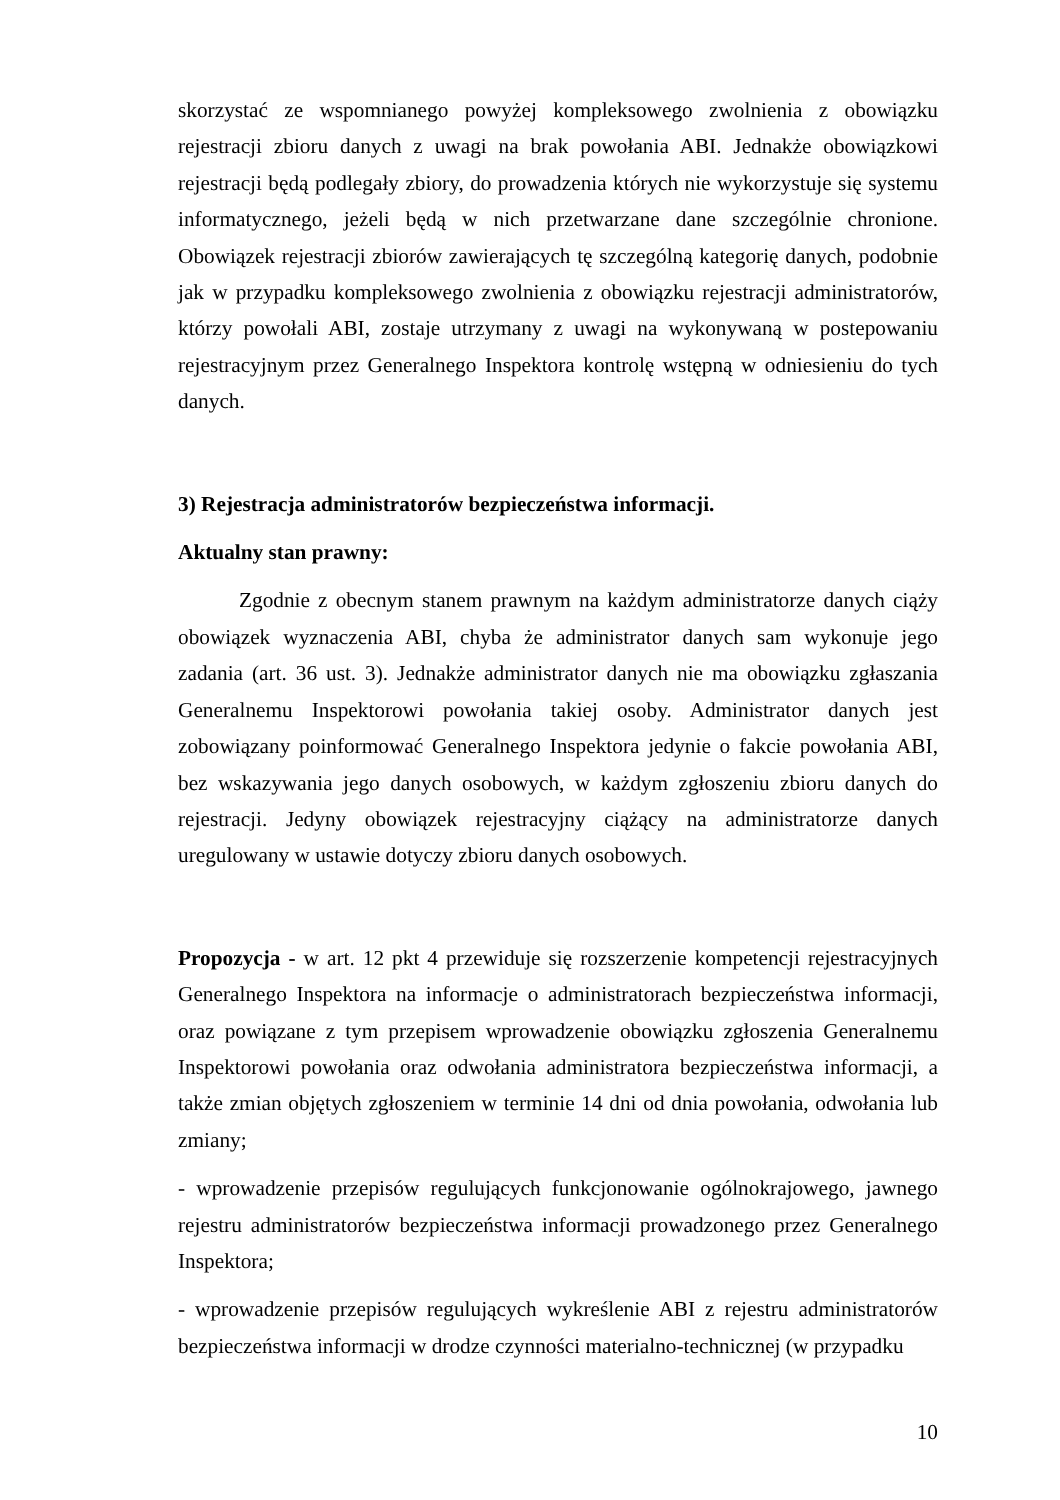skorzystać ze wspomnianego powyżej kompleksowego zwolnienia z obowiązku rejestracji zbioru danych z uwagi na brak powołania ABI. Jednakże obowiązkowi rejestracji będą podlegały zbiory, do prowadzenia których nie wykorzystuje się systemu informatycznego, jeżeli będą w nich przetwarzane dane szczególnie chronione. Obowiązek rejestracji zbiorów zawierających tę szczególną kategorię danych, podobnie jak w przypadku kompleksowego zwolnienia z obowiązku rejestracji administratorów, którzy powołali ABI, zostaje utrzymany z uwagi na wykonywaną w postepowaniu rejestracyjnym przez Generalnego Inspektora kontrolę wstępną w odniesieniu do tych danych.
3) Rejestracja administratorów bezpieczeństwa informacji.
Aktualny stan prawny:
Zgodnie z obecnym stanem prawnym na każdym administratorze danych ciąży obowiązek wyznaczenia ABI, chyba że administrator danych sam wykonuje jego zadania (art. 36 ust. 3). Jednakże administrator danych nie ma obowiązku zgłaszania Generalnemu Inspektorowi powołania takiej osoby. Administrator danych jest zobowiązany poinformować Generalnego Inspektora jedynie o fakcie powołania ABI, bez wskazywania jego danych osobowych, w każdym zgłoszeniu zbioru danych do rejestracji. Jedyny obowiązek rejestracyjny ciążący na administratorze danych uregulowany w ustawie dotyczy zbioru danych osobowych.
Propozycja - w art. 12 pkt 4 przewiduje się rozszerzenie kompetencji rejestracyjnych Generalnego Inspektora na informacje o administratorach bezpieczeństwa informacji, oraz powiązane z tym przepisem wprowadzenie obowiązku zgłoszenia Generalnemu Inspektorowi powołania oraz odwołania administratora bezpieczeństwa informacji, a także zmian objętych zgłoszeniem w terminie 14 dni od dnia powołania, odwołania lub zmiany;
- wprowadzenie przepisów regulujących funkcjonowanie ogólnokrajowego, jawnego rejestru administratorów bezpieczeństwa informacji prowadzonego przez Generalnego Inspektora;
- wprowadzenie przepisów regulujących wykreślenie ABI z rejestru administratorów bezpieczeństwa informacji w drodze czynności materialno-technicznej (w przypadku
10